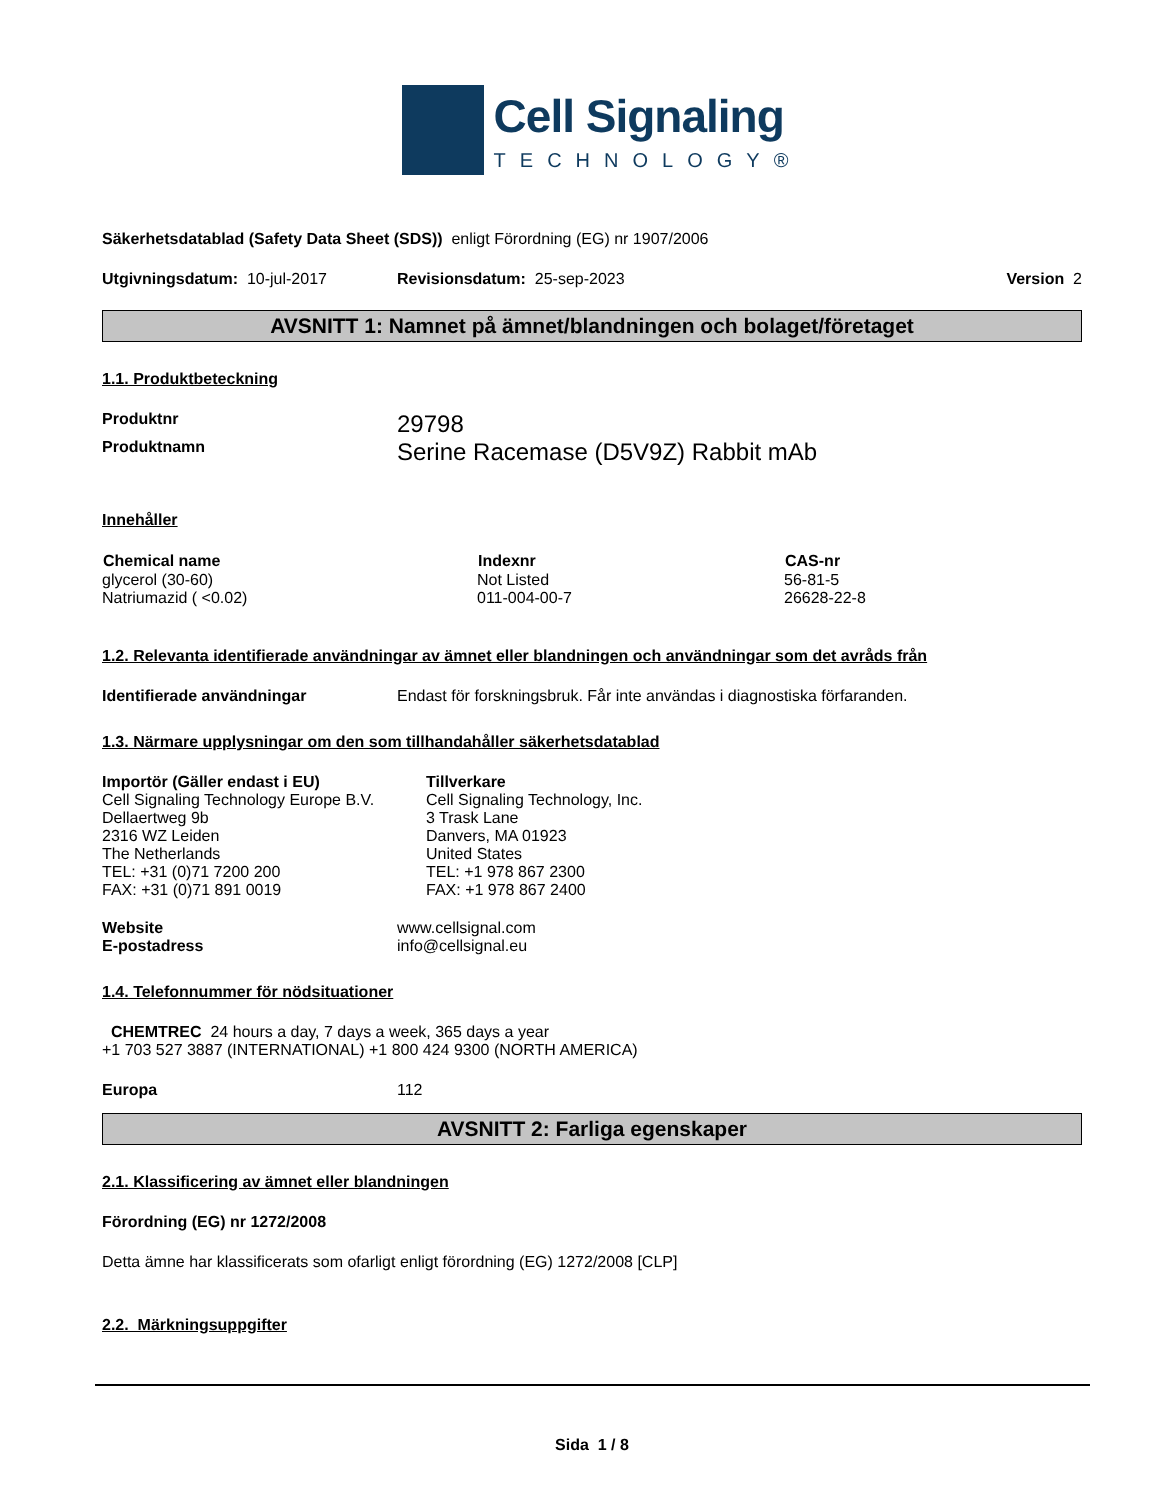Cell Signaling
TECHNOLOGY®
Säkerhetsdatablad (Safety Data Sheet (SDS)) enligt Förordning (EG) nr 1907/2006
Utgivningsdatum: 10-jul-2017 Revisionsdatum: 25-sep-2023 Version 2
AVSNITT 1: Namnet på ämnet/blandningen och bolaget/företaget
1.1. Produktbeteckning
Produktnr 29798
Produktnamn Serine Racemase (D5V9Z) Rabbit mAb
Innehåller
| Chemical name | Indexnr | CAS-nr |
| --- | --- | --- |
| glycerol (30-60) | Not Listed | 56-81-5 |
| Natriumazid ( <0.02) | 011-004-00-7 | 26628-22-8 |
1.2. Relevanta identifierade användningar av ämnet eller blandningen och användningar som det avråds från
Identifierade användningar Endast för forskningsbruk. Får inte användas i diagnostiska förfaranden.
1.3. Närmare upplysningar om den som tillhandahåller säkerhetsdatablad
Importör (Gäller endast i EU)
Cell Signaling Technology Europe B.V.
Dellaertweg 9b
2316 WZ Leiden
The Netherlands
TEL: +31 (0)71 7200 200
FAX: +31 (0)71 891 0019
Tillverkare
Cell Signaling Technology, Inc.
3 Trask Lane
Danvers, MA 01923
United States
TEL: +1 978 867 2300
FAX: +1 978 867 2400
Website
E-postadress www.cellsignal.com
info@cellsignal.eu
1.4. Telefonnummer för nödsituationer
CHEMTREC 24 hours a day, 7 days a week, 365 days a year
+1 703 527 3887 (INTERNATIONAL) +1 800 424 9300 (NORTH AMERICA)
Europa 112
AVSNITT 2: Farliga egenskaper
2.1. Klassificering av ämnet eller blandningen
Förordning (EG) nr 1272/2008
Detta ämne har klassificerats som ofarligt enligt förordning (EG) 1272/2008 [CLP]
2.2. Märkningsuppgifter
Sida 1 / 8